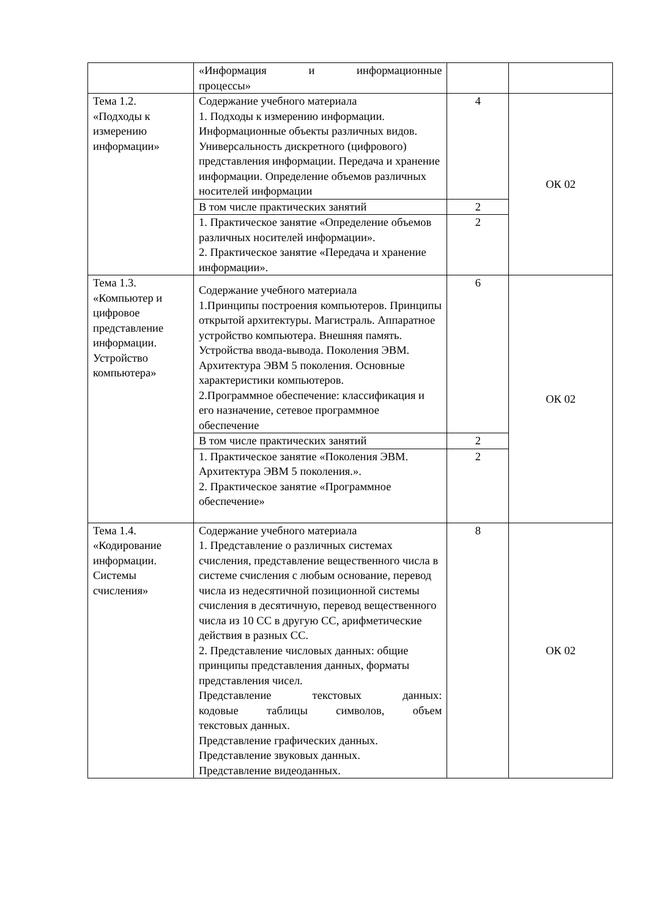| | «Информация и информационные процессы» | | |
| Тема 1.2. «Подходы к измерению информации» | Содержание учебного материала 1. Подходы к измерению информации. Информационные объекты различных видов. Универсальность дискретного (цифрового) представления информации. Передача и хранение информации. Определение объемов различных носителей информации | 4 | ОК 02 |
| | В том числе практических занятий | 2 | |
| | 1. Практическое занятие «Определение объемов различных носителей информации». 2. Практическое занятие «Передача и хранение информации». | 2 | |
| Тема 1.3. «Компьютер и цифровое представление информации. Устройство компьютера» | Содержание учебного материала 1.Принципы построения компьютеров. Принципы открытой архитектуры. Магистраль. Аппаратное устройство компьютера. Внешняя память. Устройства ввода-вывода. Поколения ЭВМ. Архитектура ЭВМ 5 поколения. Основные характеристики компьютеров. 2.Программное обеспечение: классификация и его назначение, сетевое программное обеспечение | 6 | ОК 02 |
| | В том числе практических занятий | 2 | |
| | 1. Практическое занятие «Поколения ЭВМ. Архитектура ЭВМ 5 поколения.». 2. Практическое занятие «Программное обеспечение» | 2 | |
| Тема 1.4. «Кодирование информации. Системы счисления» | Содержание учебного материала 1. Представление о различных системах счисления, представление вещественного числа в системе счисления с любым основание, перевод числа из недесятичной позиционной системы счисления в десятичную, перевод вещественного числа из 10 СС в другую СС, арифметические действия в разных СС. 2. Представление числовых данных: общие принципы представления данных, форматы представления чисел. Представление текстовых данных: кодовые таблицы символов, объем текстовых данных. Представление графических данных. Представление звуковых данных. Представление видеоданных. | 8 | ОК 02 |